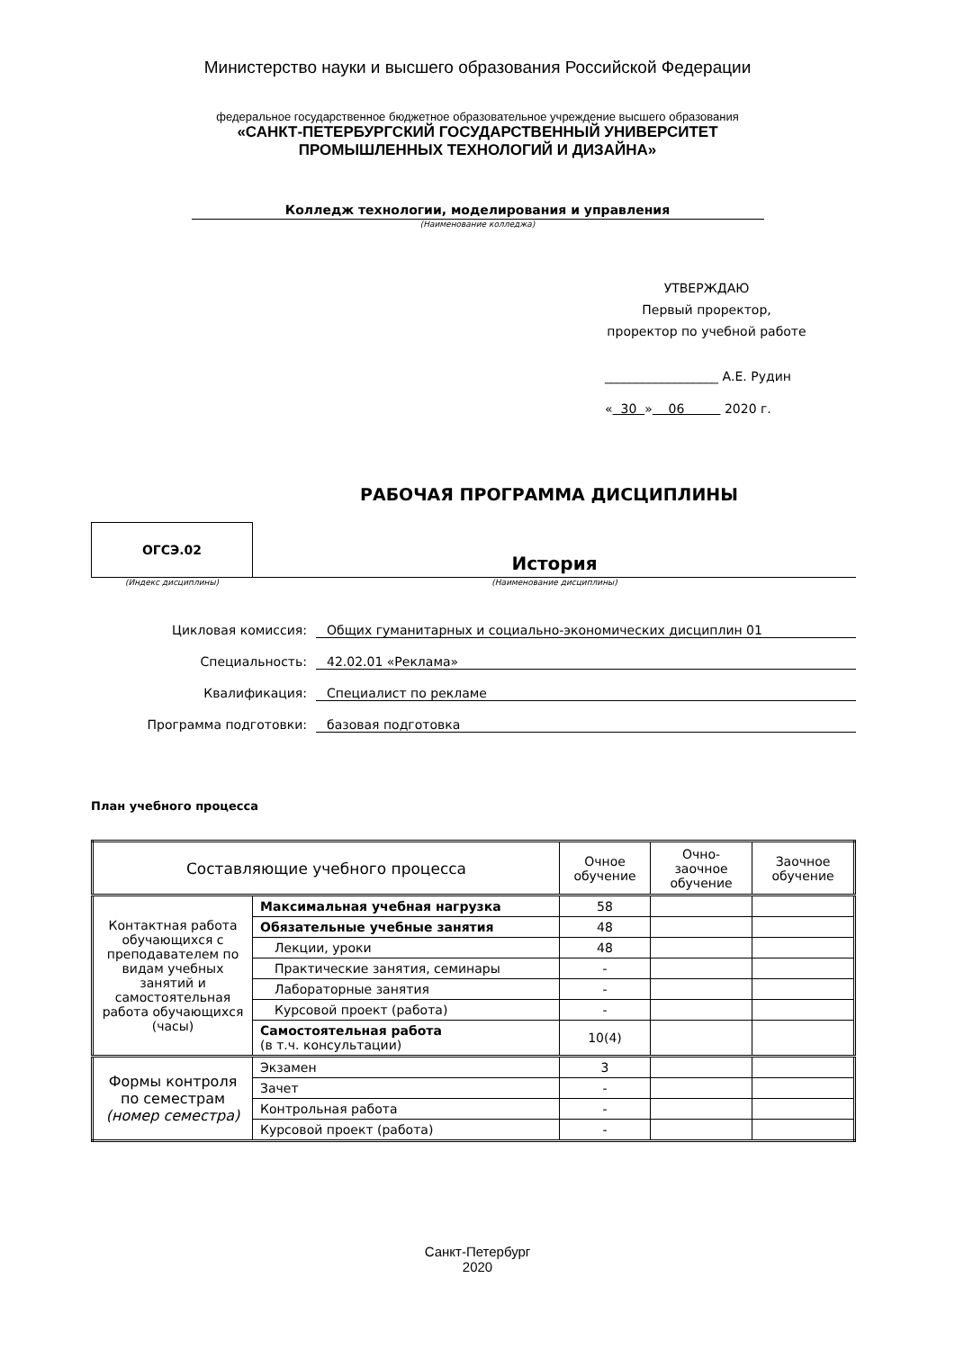Министерство науки и высшего образования Российской Федерации
федеральное государственное бюджетное образовательное учреждение высшего образования
«САНКТ-ПЕТЕРБУРГСКИЙ ГОСУДАРСТВЕННЫЙ УНИВЕРСИТЕТ
ПРОМЫШЛЕННЫХ ТЕХНОЛОГИЙ И ДИЗАЙНА»
Колледж технологии, моделирования и управления
(Наименование колледжа)
УТВЕРЖДАЮ
Первый проректор,
проректор по учебной работе
__________________ А.Е. Рудин
« 30 » 06 2020 г.
РАБОЧАЯ ПРОГРАММА ДИСЦИПЛИНЫ
ОГСЭ.02
История
(Индекс дисциплины) (Наименование дисциплины)
Цикловая комиссия: Общих гуманитарных и социально-экономических дисциплин 01
Специальность: 42.02.01 «Реклама»
Квалификация: Специалист по рекламе
Программа подготовки: базовая подготовка
План учебного процесса
| Составляющие учебного процесса | | Очное обучение | Очно-заочное обучение | Заочное обучение |
| --- | --- | --- | --- | --- |
| Контактная работа обучающихся с преподавателем по видам учебных занятий и самостоятельная работа обучающихся (часы) | Максимальная учебная нагрузка | 58 | | |
| | Обязательные учебные занятия | 48 | | |
| | Лекции, уроки | 48 | | |
| | Практические занятия, семинары | - | | |
| | Лабораторные занятия | - | | |
| | Курсовой проект (работа) | - | | |
| | Самостоятельная работа (в т.ч. консультации) | 10(4) | | |
| Формы контроля по семестрам (номер семестра) | Экзамен | 3 | | |
| | Зачет | - | | |
| | Контрольная работа | - | | |
| | Курсовой проект (работа) | - | | |
Санкт-Петербург
2020